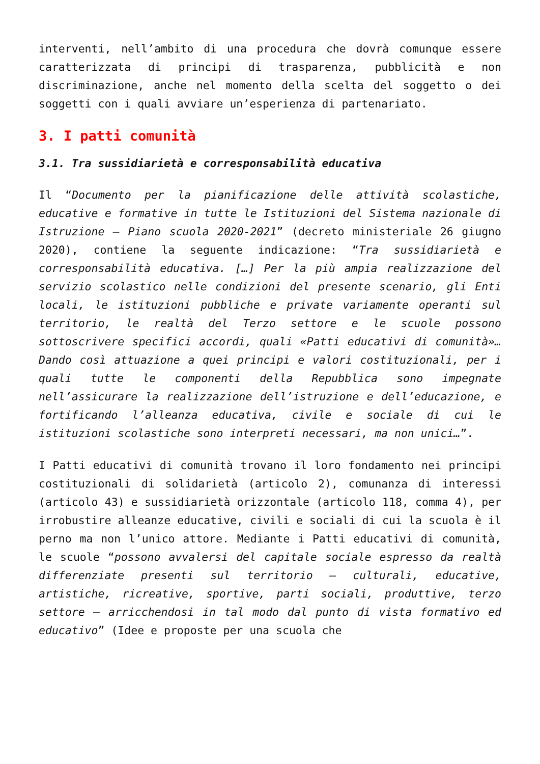interventi, nell’ambito di una procedura che dovrà comunque essere caratterizzata di principi di trasparenza, pubblicità e non discriminazione, anche nel momento della scelta del soggetto o dei soggetti con i quali avviare un’esperienza di partenariato.
3. I patti comunità
3.1. Tra sussidiarietà e corresponsabilità educativa
Il “Documento per la pianificazione delle attività scolastiche, educative e formative in tutte le Istituzioni del Sistema nazionale di Istruzione – Piano scuola 2020-2021” (decreto ministeriale 26 giugno 2020), contiene la seguente indicazione: “Tra sussidiarietà e corresponsabilità educativa. […] Per la più ampia realizzazione del servizio scolastico nelle condizioni del presente scenario, gli Enti locali, le istituzioni pubbliche e private variamente operanti sul territorio, le realtà del Terzo settore e le scuole possono sottoscrivere specifici accordi, quali «Patti educativi di comunità»… Dando così attuazione a quei principi e valori costituzionali, per i quali tutte le componenti della Repubblica sono impegnate nell’assicurare la realizzazione dell’istruzione e dell’educazione, e fortificando l’alleanza educativa, civile e sociale di cui le istituzioni scolastiche sono interpreti necessari, ma non unici…”.
I Patti educativi di comunità trovano il loro fondamento nei principi costituzionali di solidarietà (articolo 2), comunanza di interessi (articolo 43) e sussidiarietà orizzontale (articolo 118, comma 4), per irrobustire alleanze educative, civili e sociali di cui la scuola è il perno ma non l’unico attore. Mediante i Patti educativi di comunità, le scuole “possono avvalersi del capitale sociale espresso da realtà differenziate presenti sul territorio – culturali, educative, artistiche, ricreative, sportive, parti sociali, produttive, terzo settore – arricchendosi in tal modo dal punto di vista formativo ed educativo” (Idee e proposte per una scuola che